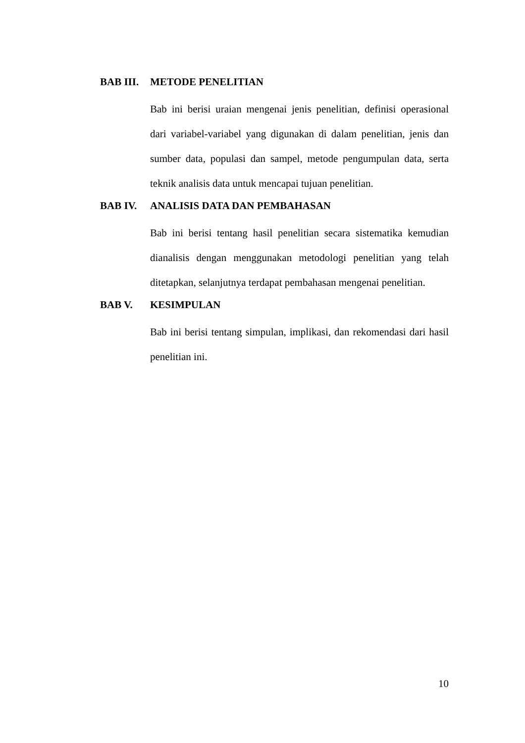BAB III. METODE PENELITIAN
Bab ini berisi uraian mengenai jenis penelitian, definisi operasional dari variabel-variabel yang digunakan di dalam penelitian, jenis dan sumber data, populasi dan sampel, metode pengumpulan data, serta teknik analisis data untuk mencapai tujuan penelitian.
BAB IV. ANALISIS DATA DAN PEMBAHASAN
Bab ini berisi tentang hasil penelitian secara sistematika kemudian dianalisis dengan menggunakan metodologi penelitian yang telah ditetapkan, selanjutnya terdapat pembahasan mengenai penelitian.
BAB V. KESIMPULAN
Bab ini berisi tentang simpulan, implikasi, dan rekomendasi dari hasil penelitian ini.
10